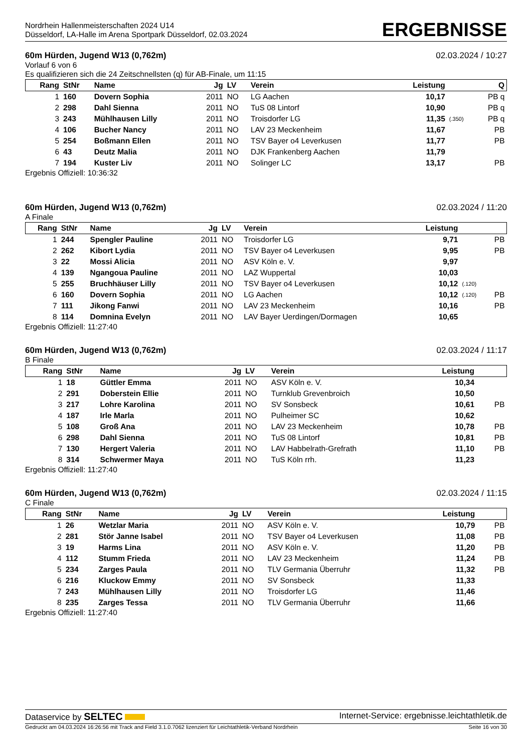Nordrhein Hallenmeisterschaften 2024 U14
Düsseldorf, LA-Halle im Arena Sportpark Düsseldorf, 02.03.2024
ERGEBNISSE
60m Hürden, Jugend W13 (0,762m) 02.03.2024 / 10:27
Vorlauf 6 von 6
Es qualifizieren sich die 24 Zeitschnellsten (q) für AB-Finale, um 11:15
| Rang | StNr | Name | Jg | LV | Verein | Leistung | | Q |
| --- | --- | --- | --- | --- | --- | --- | --- | --- |
| 1 | 160 | Dovern Sophia | 2011 | NO | LG Aachen | 10,17 | | PB q |
| 2 | 298 | Dahl Sienna | 2011 | NO | TuS 08 Lintorf | 10,90 | | PB q |
| 3 | 243 | Mühlhausen Lilly | 2011 | NO | Troisdorfer LG | 11,35 | (.350) | PB q |
| 4 | 106 | Bucher Nancy | 2011 | NO | LAV 23 Meckenheim | 11,67 | | PB |
| 5 | 254 | Boßmann Ellen | 2011 | NO | TSV Bayer o4 Leverkusen | 11,77 | | PB |
| 6 | 43 | Deutz Malia | 2011 | NO | DJK Frankenberg Aachen | 11,79 | | |
| 7 | 194 | Kuster Liv | 2011 | NO | Solinger LC | 13,17 | | PB |
Ergebnis Offiziell: 10:36:32
60m Hürden, Jugend W13 (0,762m) 02.03.2024 / 11:20
A Finale
| Rang | StNr | Name | Jg | LV | Verein | Leistung | | |
| --- | --- | --- | --- | --- | --- | --- | --- | --- |
| 1 | 244 | Spengler Pauline | 2011 | NO | Troisdorfer LG | 9,71 | | PB |
| 2 | 262 | Kibort Lydia | 2011 | NO | TSV Bayer o4 Leverkusen | 9,95 | | PB |
| 3 | 22 | Mossi Alicia | 2011 | NO | ASV Köln e. V. | 9,97 | | |
| 4 | 139 | Ngangoua Pauline | 2011 | NO | LAZ Wuppertal | 10,03 | | |
| 5 | 255 | Bruchhäuser Lilly | 2011 | NO | TSV Bayer o4 Leverkusen | 10,12 | (.120) | |
| 6 | 160 | Dovern Sophia | 2011 | NO | LG Aachen | 10,12 | (.120) | PB |
| 7 | 111 | Jikong Fanwi | 2011 | NO | LAV 23 Meckenheim | 10,16 | | PB |
| 8 | 114 | Domnina Evelyn | 2011 | NO | LAV Bayer Uerdingen/Dormagen | 10,65 | | |
Ergebnis Offiziell: 11:27:40
60m Hürden, Jugend W13 (0,762m) 02.03.2024 / 11:17
B Finale
| Rang | StNr | Name | Jg | LV | Verein | Leistung | | |
| --- | --- | --- | --- | --- | --- | --- | --- | --- |
| 1 | 18 | Güttler Emma | 2011 | NO | ASV Köln e. V. | 10,34 | | |
| 2 | 291 | Doberstein Ellie | 2011 | NO | Turnklub Grevenbroich | 10,50 | | |
| 3 | 217 | Lohre Karolina | 2011 | NO | SV Sonsbeck | 10,61 | | PB |
| 4 | 187 | Irle Marla | 2011 | NO | Pulheimer SC | 10,62 | | |
| 5 | 108 | Groß Ana | 2011 | NO | LAV 23 Meckenheim | 10,78 | | PB |
| 6 | 298 | Dahl Sienna | 2011 | NO | TuS 08 Lintorf | 10,81 | | PB |
| 7 | 130 | Hergert Valeria | 2011 | NO | LAV Habbelrath-Grefrath | 11,10 | | PB |
| 8 | 314 | Schwermer Maya | 2011 | NO | TuS Köln rrh. | 11,23 | | |
Ergebnis Offiziell: 11:27:40
60m Hürden, Jugend W13 (0,762m) 02.03.2024 / 11:15
C Finale
| Rang | StNr | Name | Jg | LV | Verein | Leistung | | |
| --- | --- | --- | --- | --- | --- | --- | --- | --- |
| 1 | 26 | Wetzlar Maria | 2011 | NO | ASV Köln e. V. | 10,79 | | PB |
| 2 | 281 | Stör Janne Isabel | 2011 | NO | TSV Bayer o4 Leverkusen | 11,08 | | PB |
| 3 | 19 | Harms Lina | 2011 | NO | ASV Köln e. V. | 11,20 | | PB |
| 4 | 112 | Stumm Frieda | 2011 | NO | LAV 23 Meckenheim | 11,24 | | PB |
| 5 | 234 | Zarges Paula | 2011 | NO | TLV Germania Überruhr | 11,32 | | PB |
| 6 | 216 | Kluckow Emmy | 2011 | NO | SV Sonsbeck | 11,33 | | |
| 7 | 243 | Mühlhausen Lilly | 2011 | NO | Troisdorfer LG | 11,46 | | |
| 8 | 235 | Zarges Tessa | 2011 | NO | TLV Germania Überruhr | 11,66 | | |
Ergebnis Offiziell: 11:27:40
Dataservice by SELTEC Internet-Service: ergebnisse.leichtathletik.de
Gedruckt am 04.03.2024 16:26:56 mit Track and Field 3.1.0.7062 lizenziert für Leichtathletik-Verband Nordrhein Seite 16 von 30